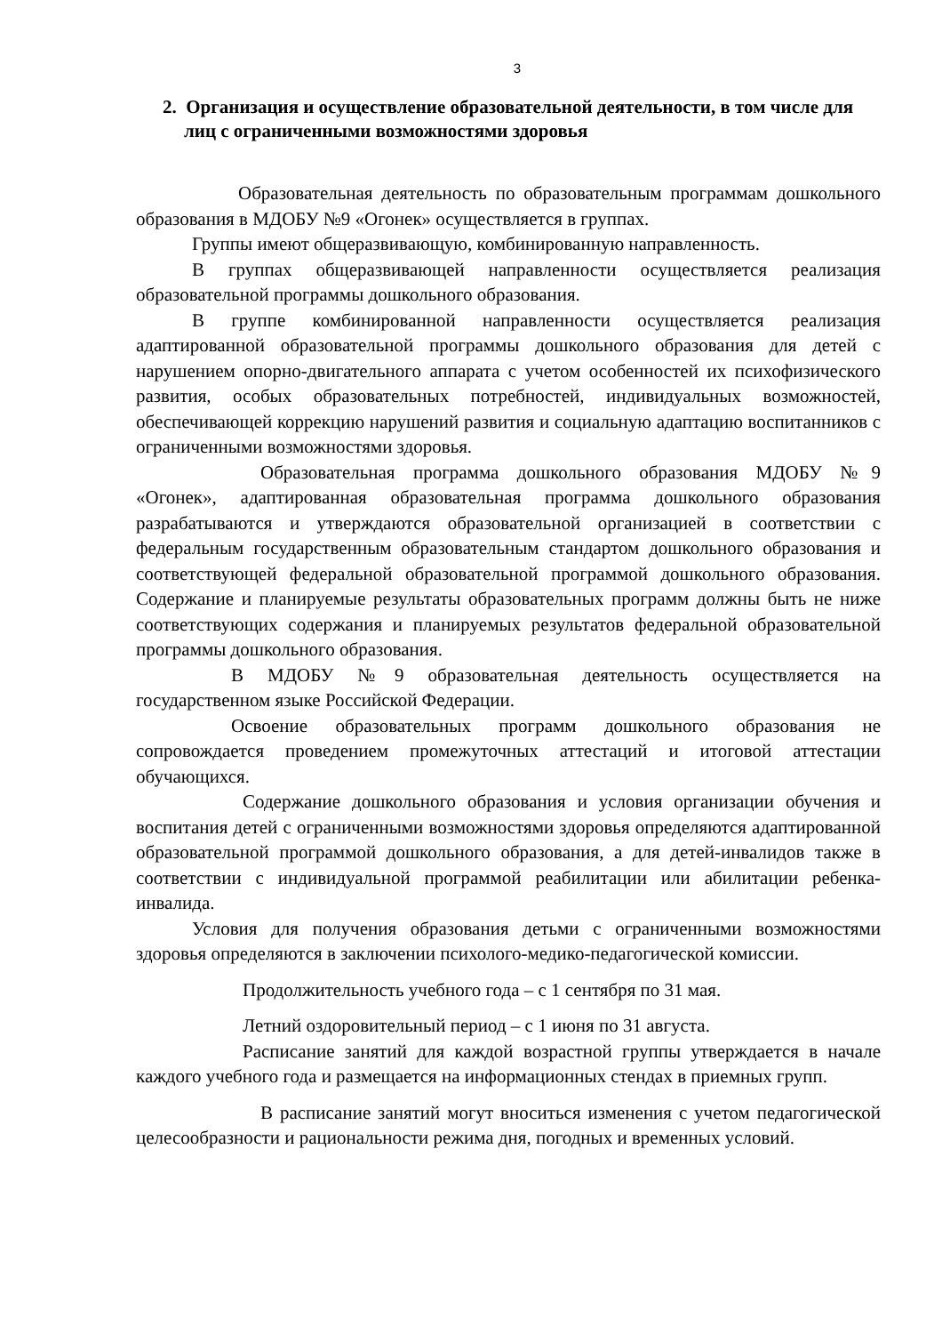3
2. Организация и осуществление образовательной деятельности, в том числе для лиц с ограниченными возможностями здоровья
Образовательная деятельность по образовательным программам дошкольного образования в МДОБУ №9 «Огонек» осуществляется в группах.
Группы имеют общеразвивающую, комбинированную направленность.
В группах общеразвивающей направленности осуществляется реализация образовательной программы дошкольного образования.
В группе комбинированной направленности осуществляется реализация адаптированной образовательной программы дошкольного образования для детей с нарушением опорно-двигательного аппарата с учетом особенностей их психофизического развития, особых образовательных потребностей, индивидуальных возможностей, обеспечивающей коррекцию нарушений развития и социальную адаптацию воспитанников с ограниченными возможностями здоровья.
Образовательная программа дошкольного образования МДОБУ №9 «Огонек», адаптированная образовательная программа дошкольного образования разрабатываются и утверждаются образовательной организацией в соответствии с федеральным государственным образовательным стандартом дошкольного образования и соответствующей федеральной образовательной программой дошкольного образования. Содержание и планируемые результаты образовательных программ должны быть не ниже соответствующих содержания и планируемых результатов федеральной образовательной программы дошкольного образования.
В МДОБУ №9 образовательная деятельность осуществляется на государственном языке Российской Федерации.
Освоение образовательных программ дошкольного образования не сопровождается проведением промежуточных аттестаций и итоговой аттестации обучающихся.
Содержание дошкольного образования и условия организации обучения и воспитания детей с ограниченными возможностями здоровья определяются адаптированной образовательной программой дошкольного образования, а для детей-инвалидов также в соответствии с индивидуальной программой реабилитации или абилитации ребенка-инвалида.
Условия для получения образования детьми с ограниченными возможностями здоровья определяются в заключении психолого-медико-педагогической комиссии.
Продолжительность учебного года – с 1 сентября по 31 мая.
Летний оздоровительный период – с 1 июня по 31 августа.
Расписание занятий для каждой возрастной группы утверждается в начале каждого учебного года и размещается на информационных стендах в приемных групп.
В расписание занятий могут вноситься изменения с учетом педагогической целесообразности и рациональности режима дня, погодных и временных условий.